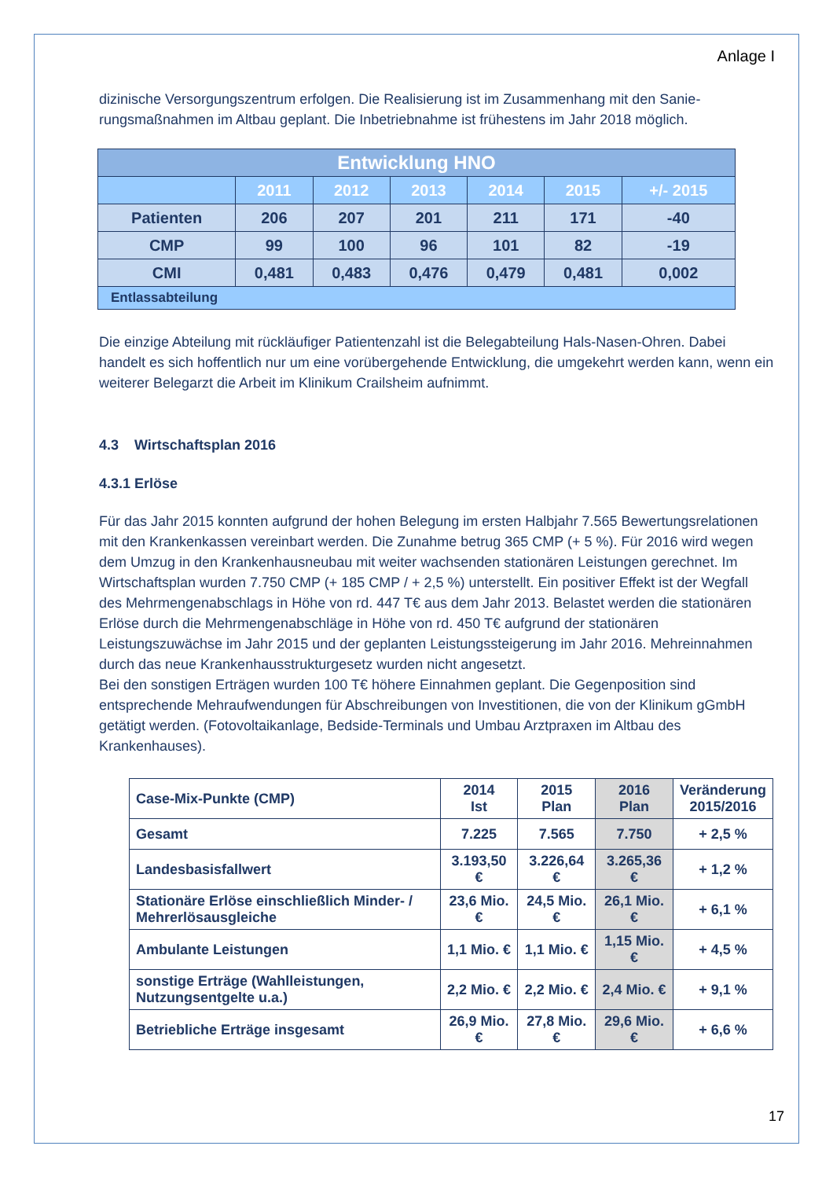Anlage I
dizinische Versorgungszentrum erfolgen. Die Realisierung ist im Zusammenhang mit den Sanie­rungsmaßnahmen im Altbau geplant. Die Inbetriebnahme ist frühestens im Jahr 2018 möglich.
| Entwicklung HNO | | | | | | |
| --- | --- | --- | --- | --- | --- | --- |
| | 2011 | 2012 | 2013 | 2014 | 2015 | +/- 2015 |
| Patienten | 206 | 207 | 201 | 211 | 171 | -40 |
| CMP | 99 | 100 | 96 | 101 | 82 | -19 |
| CMI | 0,481 | 0,483 | 0,476 | 0,479 | 0,481 | 0,002 |
| Entlassabteilung | | | | | | |
Die einzige Abteilung mit rückläufiger Patientenzahl ist die Belegabteilung Hals-Nasen-Ohren. Da­bei handelt es sich hoffentlich nur um eine vorübergehende Entwicklung, die umgekehrt werden kann, wenn ein weiterer Belegarzt die Arbeit im Klinikum Crailsheim aufnimmt.
4.3 Wirtschaftsplan 2016
4.3.1 Erlöse
Für das Jahr 2015 konnten aufgrund der hohen Belegung im ersten Halbjahr 7.565 Bewertungsre­lationen mit den Krankenkassen vereinbart werden. Die Zunahme betrug 365 CMP (+ 5 %). Für 2016 wird wegen dem Umzug in den Krankenhausneubau mit weiter wachsenden stationären Leistungen gerechnet. Im Wirtschaftsplan wurden 7.750 CMP (+ 185 CMP / + 2,5 %) unterstellt. Ein positiver Effekt ist der Wegfall des Mehrmengenabschlags in Höhe von rd. 447 T€ aus dem Jahr 2013. Belastet werden die stationären Erlöse durch die Mehrmengenabschläge in Höhe von rd. 450 T€ aufgrund der stationären Leistungszuwächse im Jahr 2015 und der geplanten Leis­tungssteigerung im Jahr 2016. Mehreinnahmen durch das neue Krankenhausstrukturgesetz wur­den nicht angesetzt.
Bei den sonstigen Erträgen wurden 100 T€ höhere Einnahmen geplant. Die Gegenposition sind entsprechende Mehraufwendungen für Abschreibungen von Investitionen, die von der Klinikum gGmbH getätigt werden. (Fotovoltaikanlage, Bedside-Terminals und Umbau Arztpraxen im Altbau des Krankenhauses).
| Case-Mix-Punkte (CMP) | 2014 Ist | 2015 Plan | 2016 Plan | Veränderung 2015/2016 |
| --- | --- | --- | --- | --- |
| Gesamt | 7.225 | 7.565 | 7.750 | + 2,5 % |
| Landesbasisfallwert | 3.193,50 € | 3.226,64 € | 3.265,36 € | + 1,2 % |
| Stationäre Erlöse einschließlich Minder- / Mehrerlösausgleiche | 23,6 Mio. € | 24,5 Mio. € | 26,1 Mio. € | + 6,1 % |
| Ambulante Leistungen | 1,1 Mio. € | 1,1 Mio. € | 1,15 Mio. € | + 4,5 % |
| sonstige Erträge (Wahlleistun­gen, Nutzungsentgelte u.a.) | 2,2 Mio. € | 2,2 Mio. € | 2,4 Mio. € | + 9,1 % |
| Betriebliche Erträge insgesamt | 26,9 Mio. € | 27,8 Mio. € | 29,6 Mio. € | + 6,6 % |
17